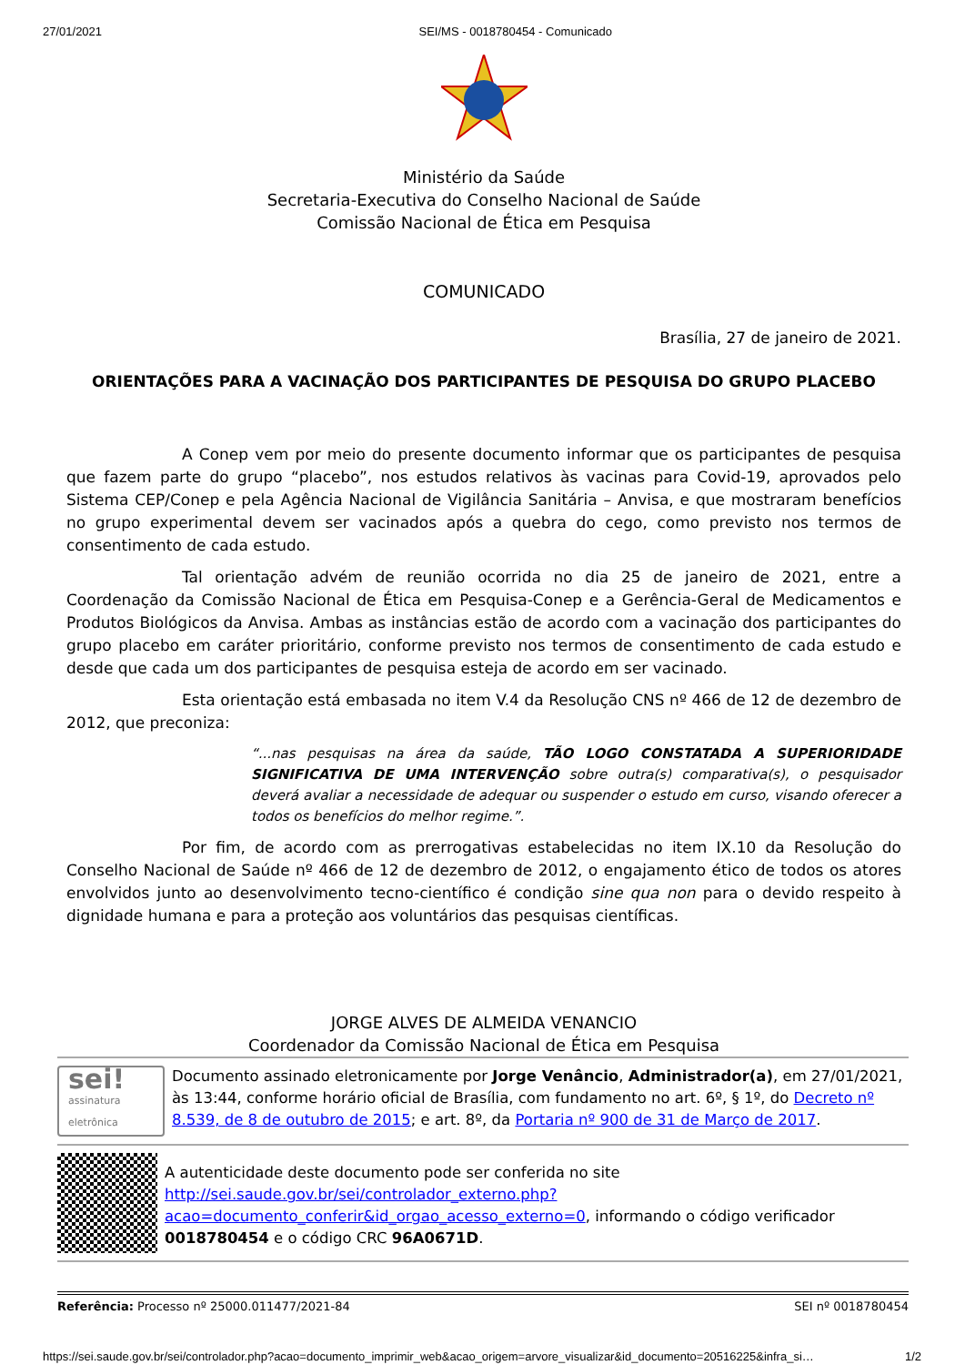27/01/2021 SEI/MS - 0018780454 - Comunicado
Ministério da Saúde
Secretaria-Executiva do Conselho Nacional de Saúde
Comissão Nacional de Ética em Pesquisa
COMUNICADO
Brasília, 27 de janeiro de 2021.
ORIENTAÇÕES PARA A VACINAÇÃO DOS PARTICIPANTES DE PESQUISA DO GRUPO PLACEBO
A Conep vem por meio do presente documento informar que os participantes de pesquisa que fazem parte do grupo “placebo”, nos estudos relativos às vacinas para Covid-19, aprovados pelo Sistema CEP/Conep e pela Agência Nacional de Vigilância Sanitária – Anvisa, e que mostraram benefícios no grupo experimental devem ser vacinados após a quebra do cego, como previsto nos termos de consentimento de cada estudo.
Tal orientação advém de reunião ocorrida no dia 25 de janeiro de 2021, entre a Coordenação da Comissão Nacional de Ética em Pesquisa-Conep e a Gerência-Geral de Medicamentos e Produtos Biológicos da Anvisa. Ambas as instâncias estão de acordo com a vacinação dos participantes do grupo placebo em caráter prioritário, conforme previsto nos termos de consentimento de cada estudo e desde que cada um dos participantes de pesquisa esteja de acordo em ser vacinado.
Esta orientação está embasada no item V.4 da Resolução CNS nº 466 de 12 de dezembro de 2012, que preconiza:
“...nas pesquisas na área da saúde, TÃO LOGO CONSTATADA A SUPERIORIDADE SIGNIFICATIVA DE UMA INTERVENÇÃO sobre outra(s) comparativa(s), o pesquisador deverá avaliar a necessidade de adequar ou suspender o estudo em curso, visando oferecer a todos os benefícios do melhor regime.”.
Por fim, de acordo com as prerrogativas estabelecidas no item IX.10 da Resolução do Conselho Nacional de Saúde nº 466 de 12 de dezembro de 2012, o engajamento ético de todos os atores envolvidos junto ao desenvolvimento tecno-científico é condição sine qua non para o devido respeito à dignidade humana e para a proteção aos voluntários das pesquisas científicas.
JORGE ALVES DE ALMEIDA VENANCIO
Coordenador da Comissão Nacional de Ética em Pesquisa
sei!
assinatura
eletrônica
Documento assinado eletronicamente por Jorge Venâncio, Administrador(a), em 27/01/2021, às 13:44, conforme horário oficial de Brasília, com fundamento no art. 6º, § 1º, do Decreto nº 8.539, de 8 de outubro de 2015; e art. 8º, da Portaria nº 900 de 31 de Março de 2017.
A autenticidade deste documento pode ser conferida no site http://sei.saude.gov.br/sei/controlador_externo.php?acao=documento_conferir&id_orgao_acesso_externo=0, informando o código verificador 0018780454 e o código CRC 96A0671D.
Referência: Processo nº 25000.011477/2021-84 SEI nº 0018780454
https://sei.saude.gov.br/sei/controlador.php?acao=documento_imprimir_web&acao_origem=arvore_visualizar&id_documento=20516225&infra_si… 1/2